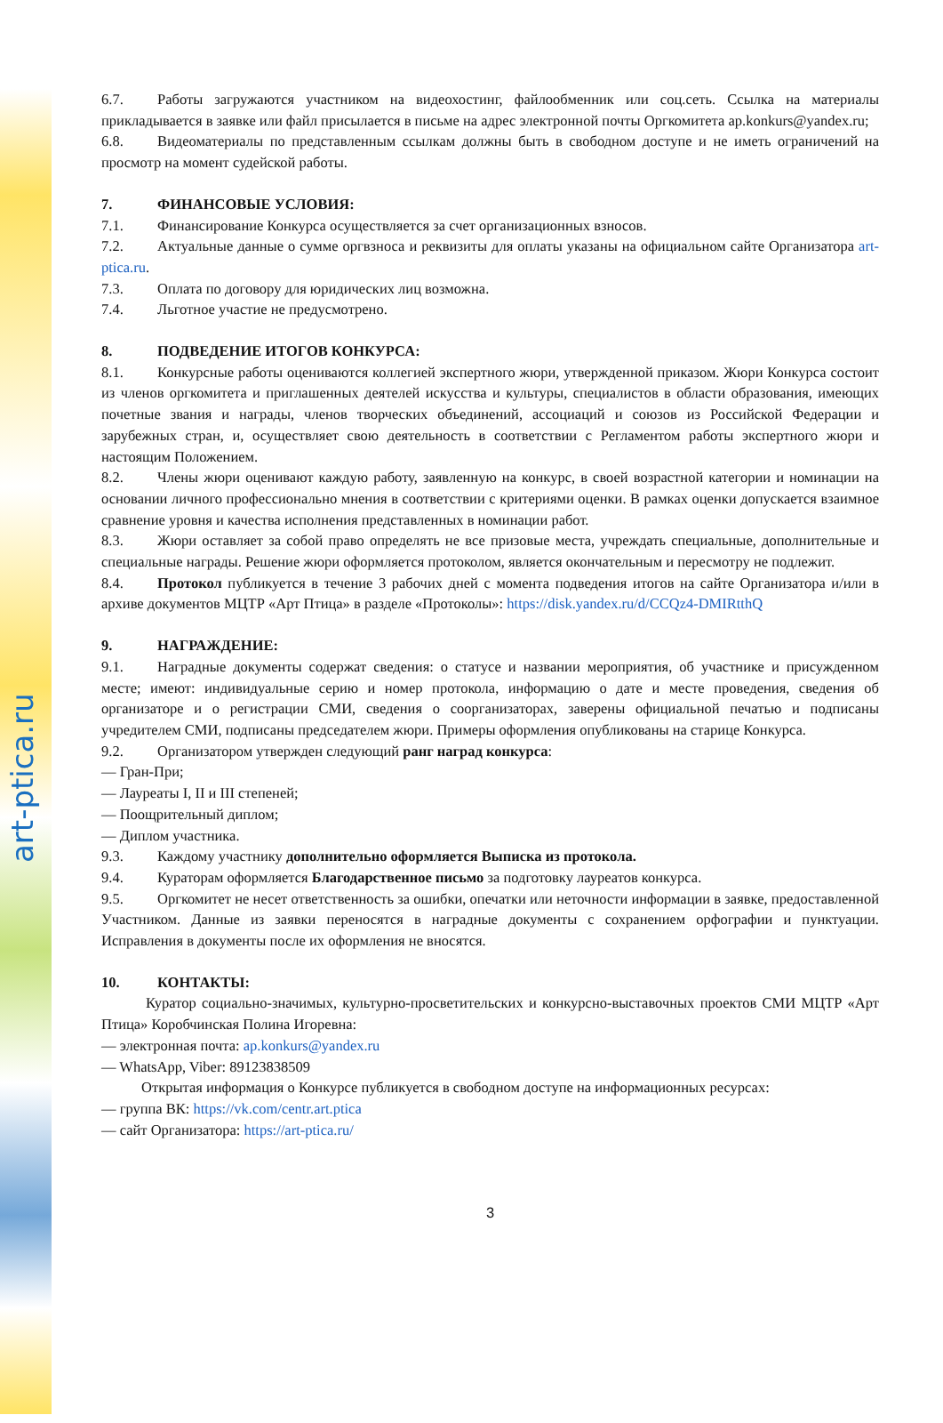art-ptica.ru
6.7. Работы загружаются участником на видеохостинг, файлообменник или соц.сеть. Ссылка на материалы прикладывается в заявке или файл присылается в письме на адрес электронной почты Оргкомитета ap.konkurs@yandex.ru;
6.8. Видеоматериалы по представленным ссылкам должны быть в свободном доступе и не иметь ограничений на просмотр на момент судейской работы.
7. ФИНАНСОВЫЕ УСЛОВИЯ:
7.1. Финансирование Конкурса осуществляется за счет организационных взносов.
7.2. Актуальные данные о сумме оргвзноса и реквизиты для оплаты указаны на официальном сайте Организатора art-ptica.ru.
7.3. Оплата по договору для юридических лиц возможна.
7.4. Льготное участие не предусмотрено.
8. ПОДВЕДЕНИЕ ИТОГОВ КОНКУРСА:
8.1. Конкурсные работы оцениваются коллегией экспертного жюри, утвержденной приказом. Жюри Конкурса состоит из членов оргкомитета и приглашенных деятелей искусства и культуры, специалистов в области образования, имеющих почетные звания и награды, членов творческих объединений, ассоциаций и союзов из Российской Федерации и зарубежных стран, и, осуществляет свою деятельность в соответствии с Регламентом работы экспертного жюри и настоящим Положением.
8.2. Члены жюри оценивают каждую работу, заявленную на конкурс, в своей возрастной категории и номинации на основании личного профессионально мнения в соответствии с критериями оценки. В рамках оценки допускается взаимное сравнение уровня и качества исполнения представленных в номинации работ.
8.3. Жюри оставляет за собой право определять не все призовые места, учреждать специальные, дополнительные и специальные награды. Решение жюри оформляется протоколом, является окончательным и пересмотру не подлежит.
8.4. Протокол публикуется в течение 3 рабочих дней с момента подведения итогов на сайте Организатора и/или в архиве документов МЦТР «Арт Птица» в разделе «Протоколы»: https://disk.yandex.ru/d/CCQz4-DMIRtthQ
9. НАГРАЖДЕНИЕ:
9.1. Наградные документы содержат сведения: о статусе и названии мероприятия, об участнике и присужденном месте; имеют: индивидуальные серию и номер протокола, информацию о дате и месте проведения, сведения об организаторе и о регистрации СМИ, сведения о соорганизаторах, заверены официальной печатью и подписаны учредителем СМИ, подписаны председателем жюри. Примеры оформления опубликованы на старице Конкурса.
9.2. Организатором утвержден следующий ранг наград конкурса:
— Гран-При;
— Лауреаты I, II и III степеней;
— Поощрительный диплом;
— Диплом участника.
9.3. Каждому участнику дополнительно оформляется Выписка из протокола.
9.4. Кураторам оформляется Благодарственное письмо за подготовку лауреатов конкурса.
9.5. Оргкомитет не несет ответственность за ошибки, опечатки или неточности информации в заявке, предоставленной Участником. Данные из заявки переносятся в наградные документы с сохранением орфографии и пунктуации. Исправления в документы после их оформления не вносятся.
10. КОНТАКТЫ:
Куратор социально-значимых, культурно-просветительских и конкурсно-выставочных проектов СМИ МЦТР «Арт Птица» Коробчинская Полина Игоревна:
— электронная почта: ap.konkurs@yandex.ru
— WhatsApp, Viber: 89123838509
Открытая информация о Конкурсе публикуется в свободном доступе на информационных ресурсах:
— группа ВК: https://vk.com/centr.art.ptica
— сайт Организатора: https://art-ptica.ru/
3